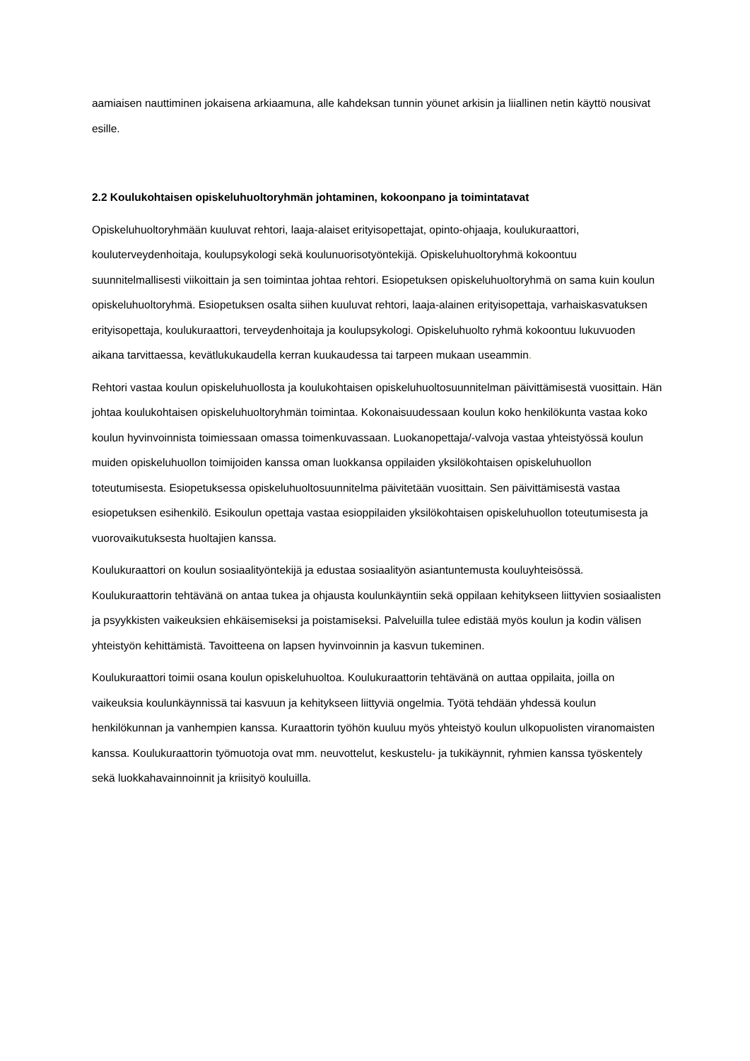aamiaisen nauttiminen jokaisena arkiaamuna, alle kahdeksan tunnin yöunet arkisin ja liiallinen netin käyttö nousivat esille.
2.2 Koulukohtaisen opiskeluhuoltoryhmän johtaminen, kokoonpano ja toimintatavat
Opiskeluhuoltoryhmään kuuluvat rehtori, laaja-alaiset erityisopettajat, opinto-ohjaaja, koulukuraattori, kouluterveydenhoitaja, koulupsykologi sekä koulunuorisotyöntekijä. Opiskeluhuoltoryhmä kokoontuu suunnitelmallisesti viikoittain ja sen toimintaa johtaa rehtori. Esiopetuksen opiskeluhuoltoryhmä on sama kuin koulun opiskeluhuoltoryhmä. Esiopetuksen osalta siihen kuuluvat rehtori, laaja-alainen erityisopettaja, varhaiskasvatuksen erityisopettaja, koulukuraattori, terveydenhoitaja ja koulupsykologi. Opiskeluhuolto ryhmä kokoontuu lukuvuoden aikana tarvittaessa, kevätlukukaudella kerran kuukaudessa tai tarpeen mukaan useammin.
Rehtori vastaa koulun opiskeluhuollosta ja koulukohtaisen opiskeluhuoltosuunnitelman päivittämisestä vuosittain. Hän johtaa koulukohtaisen opiskeluhuoltoryhmän toimintaa. Kokonaisuudessaan koulun koko henkilökunta vastaa koko koulun hyvinvoinnista toimiessaan omassa toimenkuvassaan. Luokanopettaja/-valvoja vastaa yhteistyössä koulun muiden opiskeluhuollon toimijoiden kanssa oman luokkansa oppilaiden yksilökohtaisen opiskeluhuollon toteutumisesta. Esiopetuksessa opiskeluhuoltosuunnitelma päivitetään vuosittain. Sen päivittämisestä vastaa esiopetuksen esihenkilö. Esikoulun opettaja vastaa esioppilaiden yksilökohtaisen opiskeluhuollon toteutumisesta ja vuorovaikutuksesta huoltajien kanssa.
Koulukuraattori on koulun sosiaalityöntekijä ja edustaa sosiaalityön asiantuntemusta kouluyhteisössä. Koulukuraattorin tehtävänä on antaa tukea ja ohjausta koulunkäyntiin sekä oppilaan kehitykseen liittyvien sosiaalisten ja psyykkisten vaikeuksien ehkäisemiseksi ja poistamiseksi. Palveluilla tulee edistää myös koulun ja kodin välisen yhteistyön kehittämistä. Tavoitteena on lapsen hyvinvoinnin ja kasvun tukeminen.
Koulukuraattori toimii osana koulun opiskeluhuoltoa. Koulukuraattorin tehtävänä on auttaa oppilaita, joilla on vaikeuksia koulunkäynnissä tai kasvuun ja kehitykseen liittyviä ongelmia. Työtä tehdään yhdessä koulun henkilökunnan ja vanhempien kanssa. Kuraattorin työhön kuuluu myös yhteistyö koulun ulkopuolisten viranomaisten kanssa. Koulukuraattorin työmuotoja ovat mm. neuvottelut, keskustelu- ja tukikäynnit, ryhmien kanssa työskentely sekä luokkahavainnoinnit ja kriisityö kouluilla.